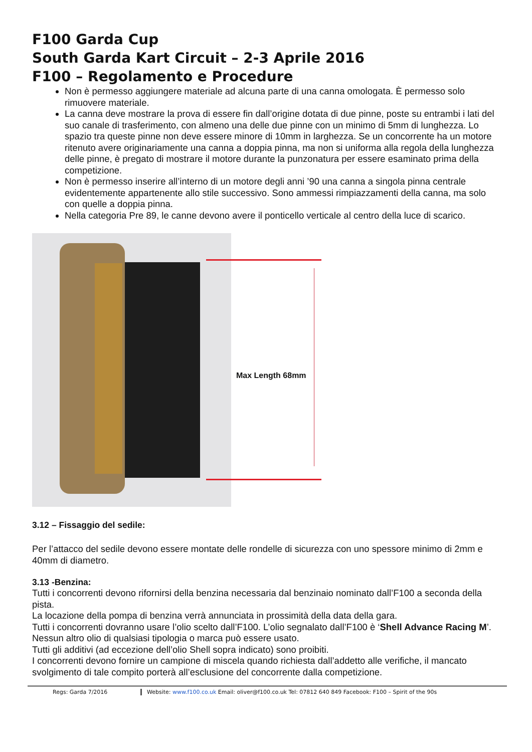F100 Garda Cup
South Garda Kart Circuit – 2-3 Aprile 2016
F100 – Regolamento e Procedure
Non è permesso aggiungere materiale ad alcuna parte di una canna omologata. È permesso solo rimuovere materiale.
La canna deve mostrare la prova di essere fin dall’origine dotata di due pinne, poste su entrambi i lati del suo canale di trasferimento, con almeno una delle due pinne con un minimo di 5mm di lunghezza. Lo spazio tra queste pinne non deve essere minore di 10mm in larghezza. Se un concorrente ha un motore ritenuto avere originariamente una canna a doppia pinna, ma non si uniforma alla regola della lunghezza delle pinne, è pregato di mostrare il motore durante la punzonatura per essere esaminato prima della competizione.
Non è permesso inserire all’interno di un motore degli anni ’90 una canna a singola pinna centrale evidentemente appartenente allo stile successivo. Sono ammessi rimpiazzamenti della canna, ma solo con quelle a doppia pinna.
Nella categoria Pre 89, le canne devono avere il ponticello verticale al centro della luce di scarico.
Max Length 68mm
3.12 – Fissaggio del sedile:
Per l’attacco del sedile devono essere montate delle rondelle di sicurezza con uno spessore minimo di 2mm e 40mm di diametro.
3.13 -Benzina:
Tutti i concorrenti devono rifornirsi della benzina necessaria dal benzinaio nominato dall’F100 a seconda della pista.
La locazione della pompa di benzina verrà annunciata in prossimità della data della gara.
Tutti i concorrenti dovranno usare l’olio scelto dall’F100. L’olio segnalato dall’F100 è ‘Shell Advance Racing M’. Nessun altro olio di qualsiasi tipologia o marca può essere usato.
Tutti gli additivi (ad eccezione dell’olio Shell sopra indicato) sono proibiti.
I concorrenti devono fornire un campione di miscela quando richiesta dall’addetto alle verifiche, il mancato svolgimento di tale compito porterà all’esclusione del concorrente dalla competizione.
Regs: Garda 7/2016 Website: www.f100.co.uk Email: oliver@f100.co.uk Tel: 07812 640 849 Facebook: F100 – Spirit of the 90s